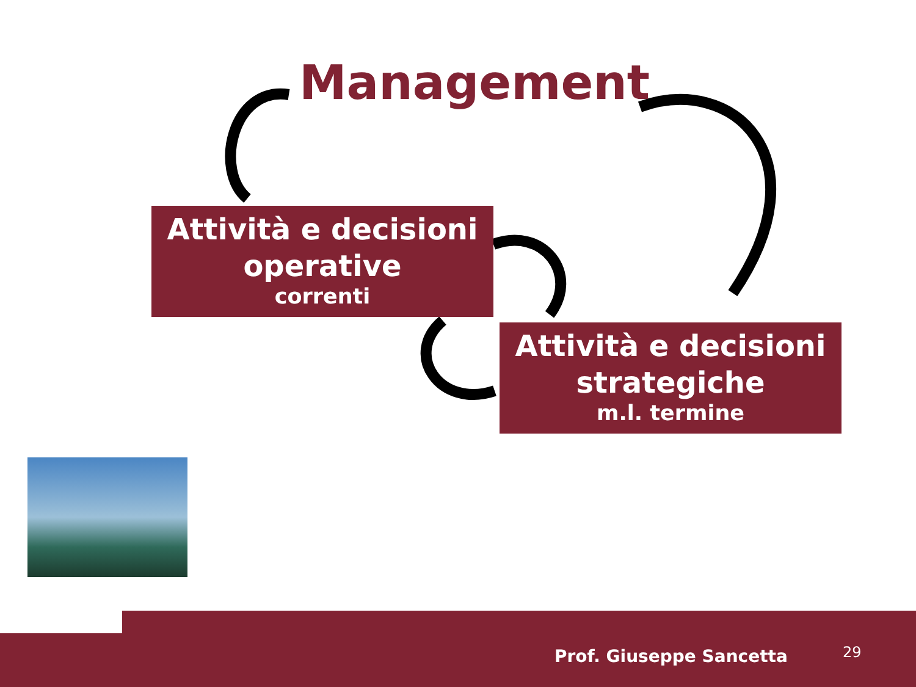Management
Attività e decisioni
operative
correnti
Attività e decisioni
strategiche
m.l. termine
Prof. Giuseppe Sancetta 29